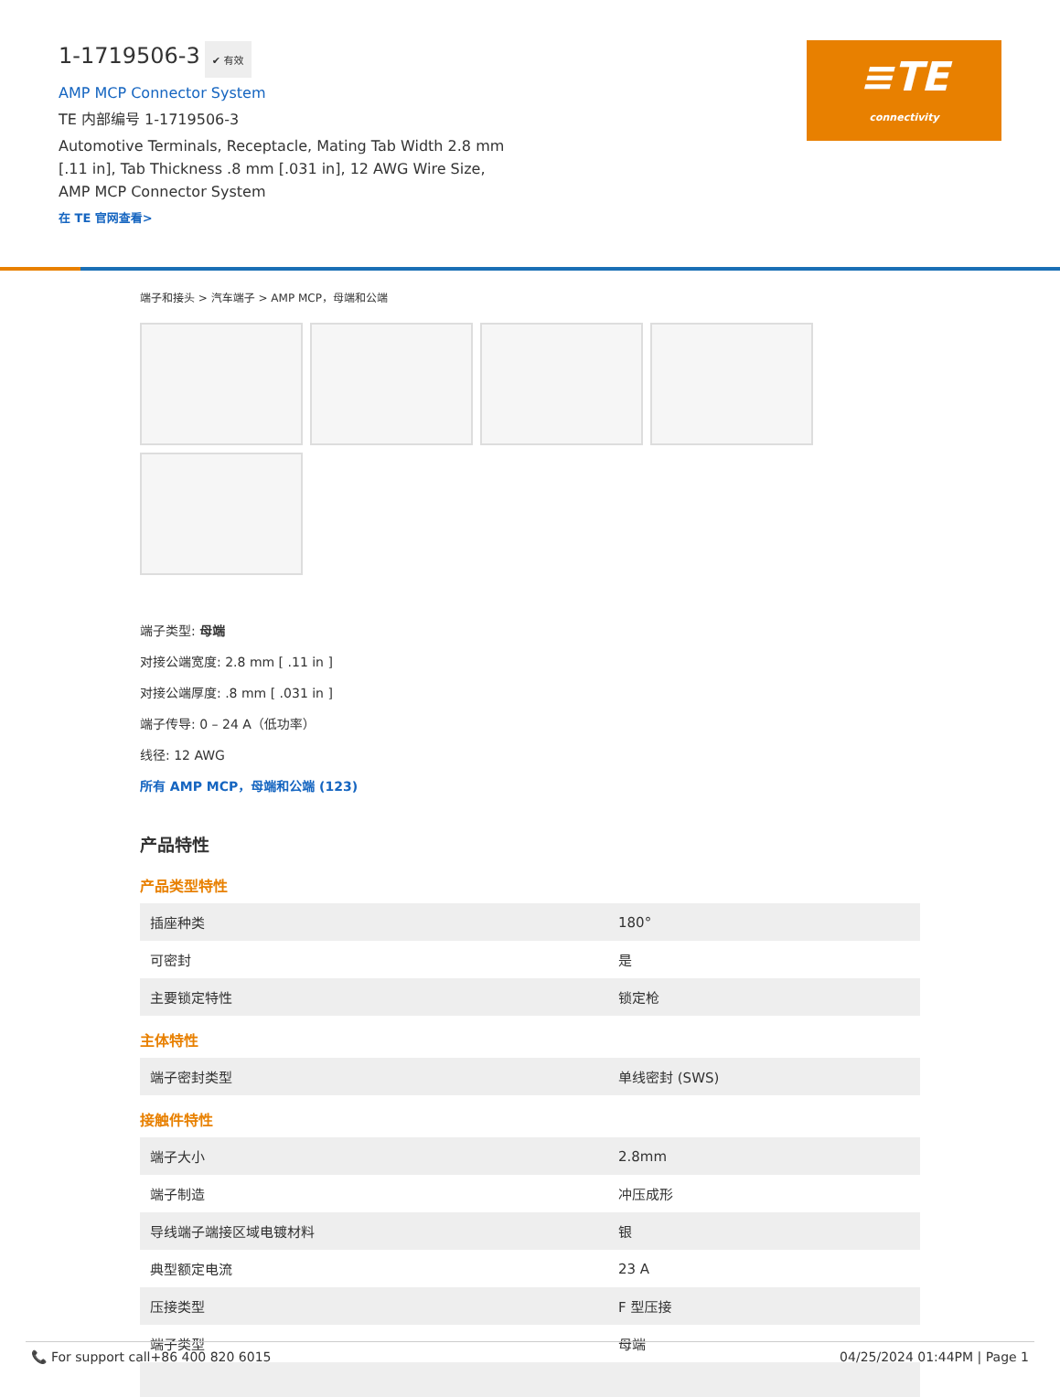1-1719506-3
✔ 有效
AMP MCP Connector System
TE 内部编号 1-1719506-3
Automotive Terminals, Receptacle, Mating Tab Width 2.8 mm [.11 in], Tab Thickness .8 mm [.031 in], 12 AWG Wire Size, AMP MCP Connector System
在 TE 官网查看>
≡TE
connectivity
端子和接头 > 汽车端子 > AMP MCP，母端和公端
端子类型: 母端
对接公端宽度: 2.8 mm [ .11 in ]
对接公端厚度: .8 mm [ .031 in ]
端子传导: 0 – 24 A（低功率）
线径: 12 AWG
所有 AMP MCP，母端和公端 (123)
产品特性
产品类型特性
| 插座种类 | 180° |
| 可密封 | 是 |
| 主要锁定特性 | 锁定枪 |
主体特性
| 端子密封类型 | 单线密封 (SWS) |
接触件特性
| 端子大小 | 2.8mm |
| 端子制造 | 冲压成形 |
| 导线端子端接区域电镀材料 | 银 |
| 典型额定电流 | 23 A |
| 压接类型 | F 型压接 |
| 端子类型 | 母端 |
📞 For support call+86 400 820 6015 04/25/2024 01:44PM | Page 1